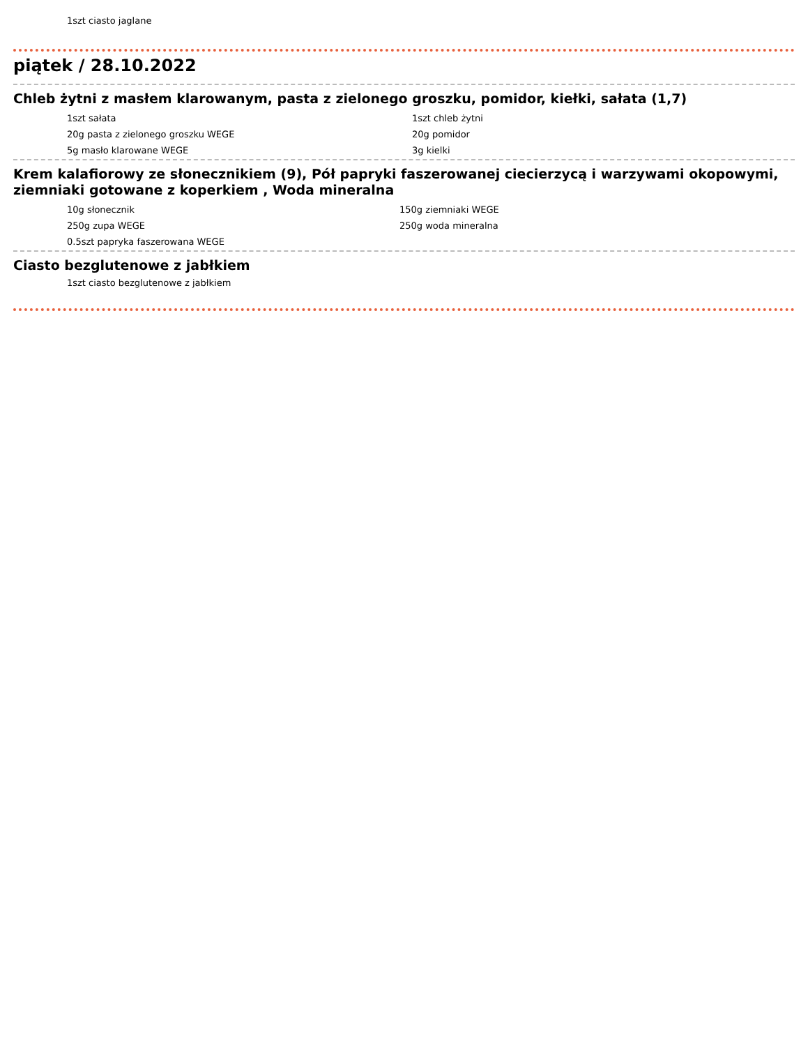1szt ciasto jaglane
piątek / 28.10.2022
Chleb żytni z masłem klarowanym, pasta z zielonego groszku, pomidor, kiełki, sałata (1,7)
| 1szt sałata | 1szt chleb żytni |
| 20g pasta z zielonego groszku WEGE | 20g pomidor |
| 5g masło klarowane WEGE | 3g kielki |
Krem kalafiorowy ze słonecznikiem (9), Pół papryki faszerowanej ciecierzycą i warzywami okopowymi, ziemniaki gotowane z koperkiem , Woda mineralna
| 10g słonecznik | 150g ziemniaki WEGE |
| 250g zupa WEGE | 250g woda mineralna |
| 0.5szt papryka faszerowana WEGE | |
Ciasto bezglutenowe z jabłkiem
1szt ciasto bezglutenowe z jabłkiem